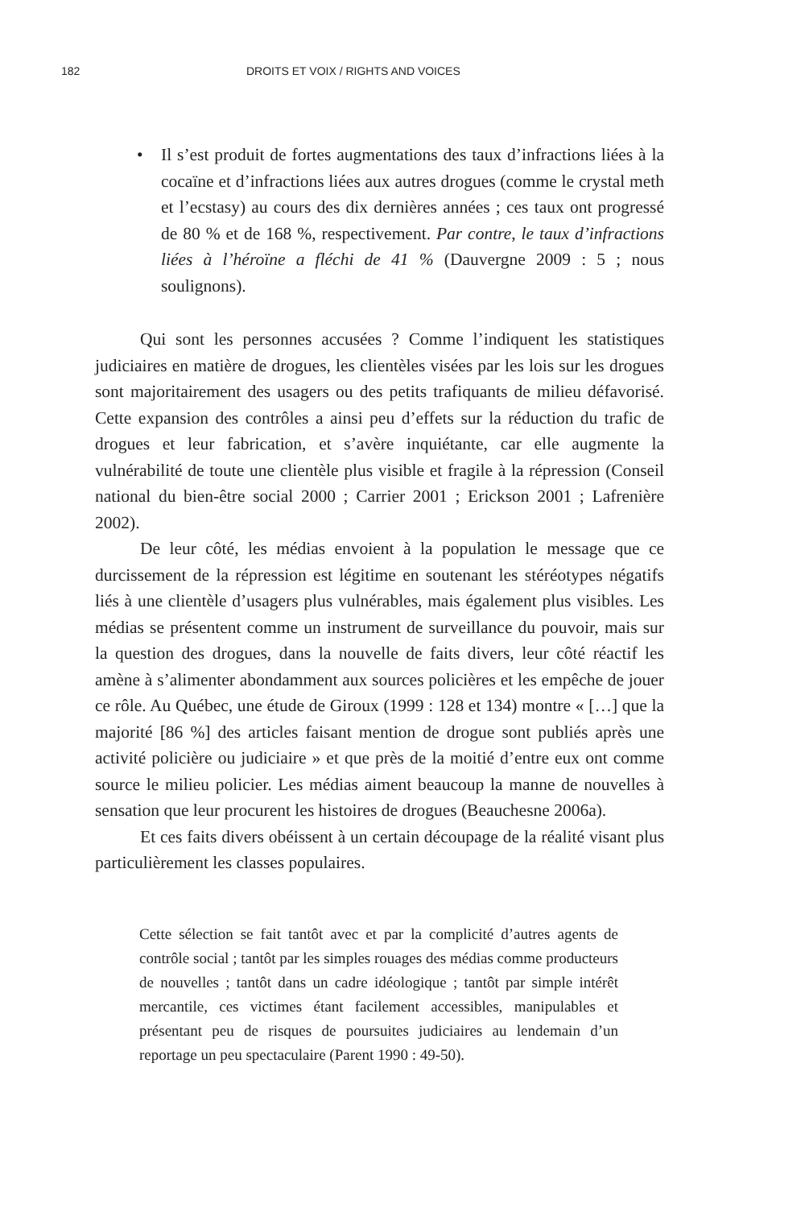182 DROITS ET VOIX / RIGHTS AND VOICES
• Il s’est produit de fortes augmentations des taux d’infractions liées à la cocaïne et d’infractions liées aux autres drogues (comme le crystal meth et l’ecstasy) au cours des dix dernières années ; ces taux ont progressé de 80 % et de 168 %, respectivement. Par contre, le taux d’infractions liées à l’héroïne a fléchi de 41 % (Dauvergne 2009 : 5 ; nous soulignons).
Qui sont les personnes accusées ? Comme l’indiquent les statistiques judiciaires en matière de drogues, les clientèles visées par les lois sur les drogues sont majoritairement des usagers ou des petits trafiquants de milieu défavorisé. Cette expansion des contrôles a ainsi peu d’effets sur la réduction du trafic de drogues et leur fabrication, et s’avère inquiétante, car elle augmente la vulnérabilité de toute une clientèle plus visible et fragile à la répression (Conseil national du bien-être social 2000 ; Carrier 2001 ; Erickson 2001 ; Lafrenière 2002).
De leur côté, les médias envoient à la population le message que ce durcissement de la répression est légitime en soutenant les stéréotypes négatifs liés à une clientèle d’usagers plus vulnérables, mais également plus visibles. Les médias se présentent comme un instrument de surveillance du pouvoir, mais sur la question des drogues, dans la nouvelle de faits divers, leur côté réactif les amène à s’alimenter abondamment aux sources policières et les empêche de jouer ce rôle. Au Québec, une étude de Giroux (1999 : 128 et 134) montre « […] que la majorité [86 %] des articles faisant mention de drogue sont publiés après une activité policière ou judiciaire » et que près de la moitié d’entre eux ont comme source le milieu policier. Les médias aiment beaucoup la manne de nouvelles à sensation que leur procurent les histoires de drogues (Beauchesne 2006a).
Et ces faits divers obéissent à un certain découpage de la réalité visant plus particulièrement les classes populaires.
Cette sélection se fait tantôt avec et par la complicité d’autres agents de contrôle social ; tantôt par les simples rouages des médias comme producteurs de nouvelles ; tantôt dans un cadre idéologique ; tantôt par simple intérêt mercantile, ces victimes étant facilement accessibles, manipulables et présentant peu de risques de poursuites judiciaires au lendemain d’un reportage un peu spectaculaire (Parent 1990 : 49-50).